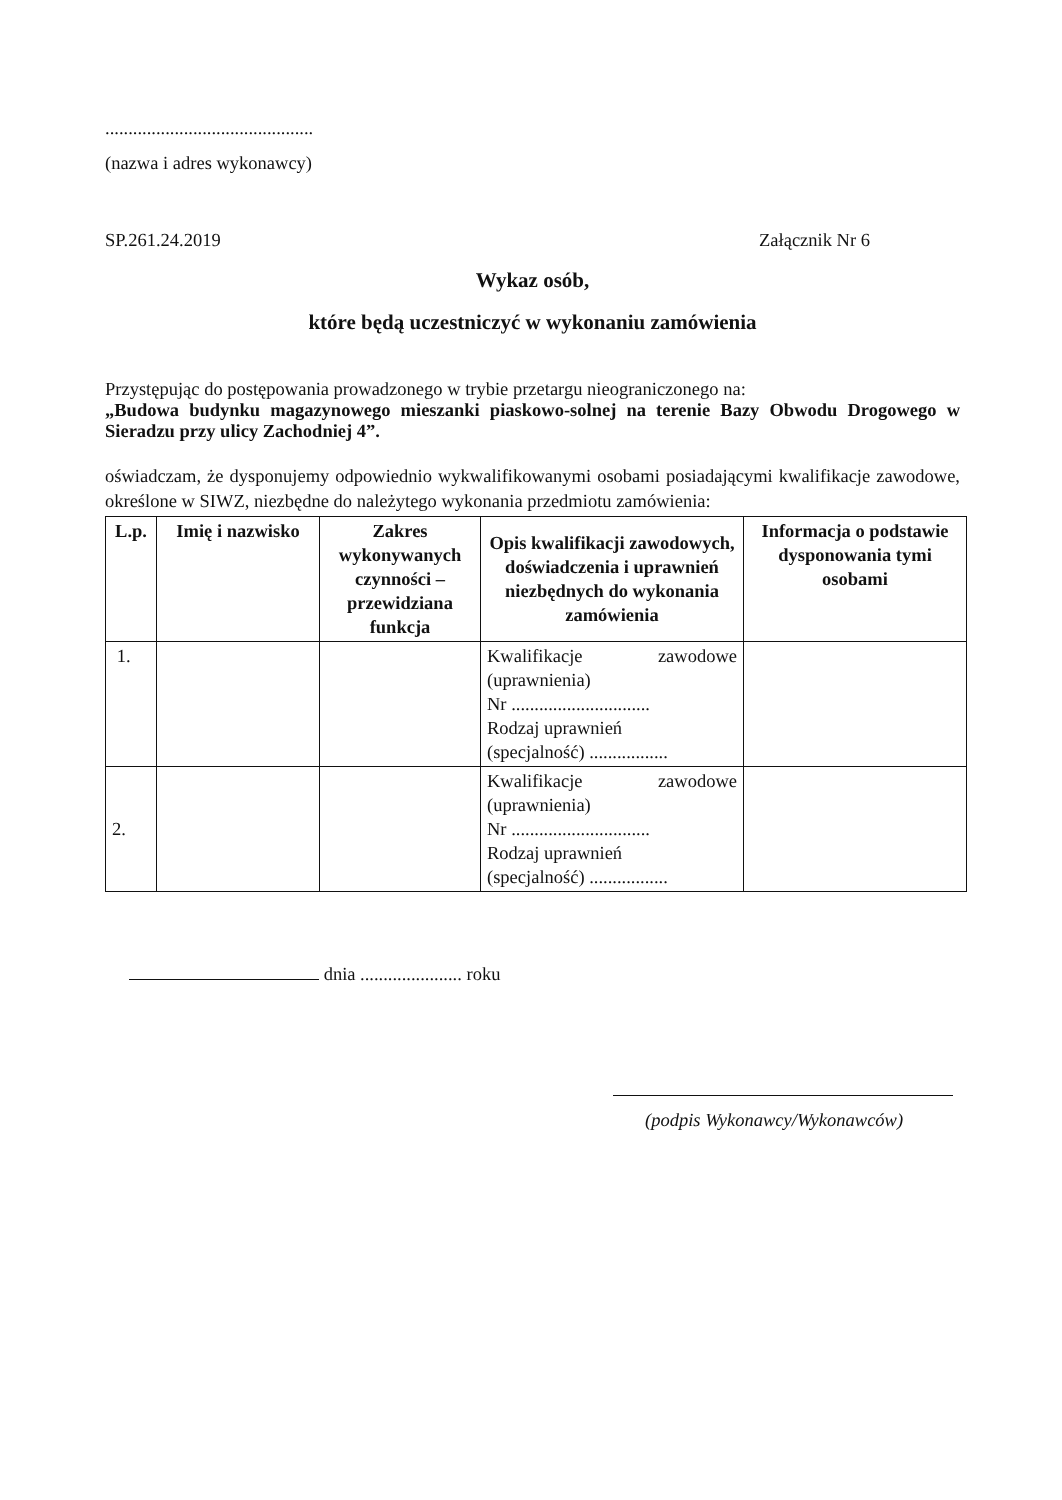.............................................
(nazwa i adres wykonawcy)
SP.261.24.2019 Załącznik Nr 6
Wykaz osób,
które będą uczestniczyć w wykonaniu zamówienia
Przystępując do postępowania prowadzonego w trybie przetargu nieograniczonego na:
„Budowa budynku magazynowego mieszanki piaskowo-solnej na terenie Bazy Obwodu Drogowego w Sieradzu przy ulicy Zachodniej 4”.
oświadczam, że dysponujemy odpowiednio wykwalifikowanymi osobami posiadającymi kwalifikacje zawodowe, określone w SIWZ, niezbędne do należytego wykonania przedmiotu zamówienia:
| L.p. | Imię i nazwisko | Zakres wykonywanych czynności – przewidziana funkcja | Opis kwalifikacji zawodowych, doświadczenia i uprawnień niezbędnych do wykonania zamówienia | Informacja o podstawie dysponowania tymi osobami |
| --- | --- | --- | --- | --- |
| 1. | | | Kwalifikacje zawodowe (uprawnienia) Nr .............................. Rodzaj uprawnień (specjalność) ................. | |
| 2. | | | Kwalifikacje zawodowe (uprawnienia) Nr .............................. Rodzaj uprawnień (specjalność) ................. | |
dnia ...................... roku
(podpis Wykonawcy/Wykonawców)